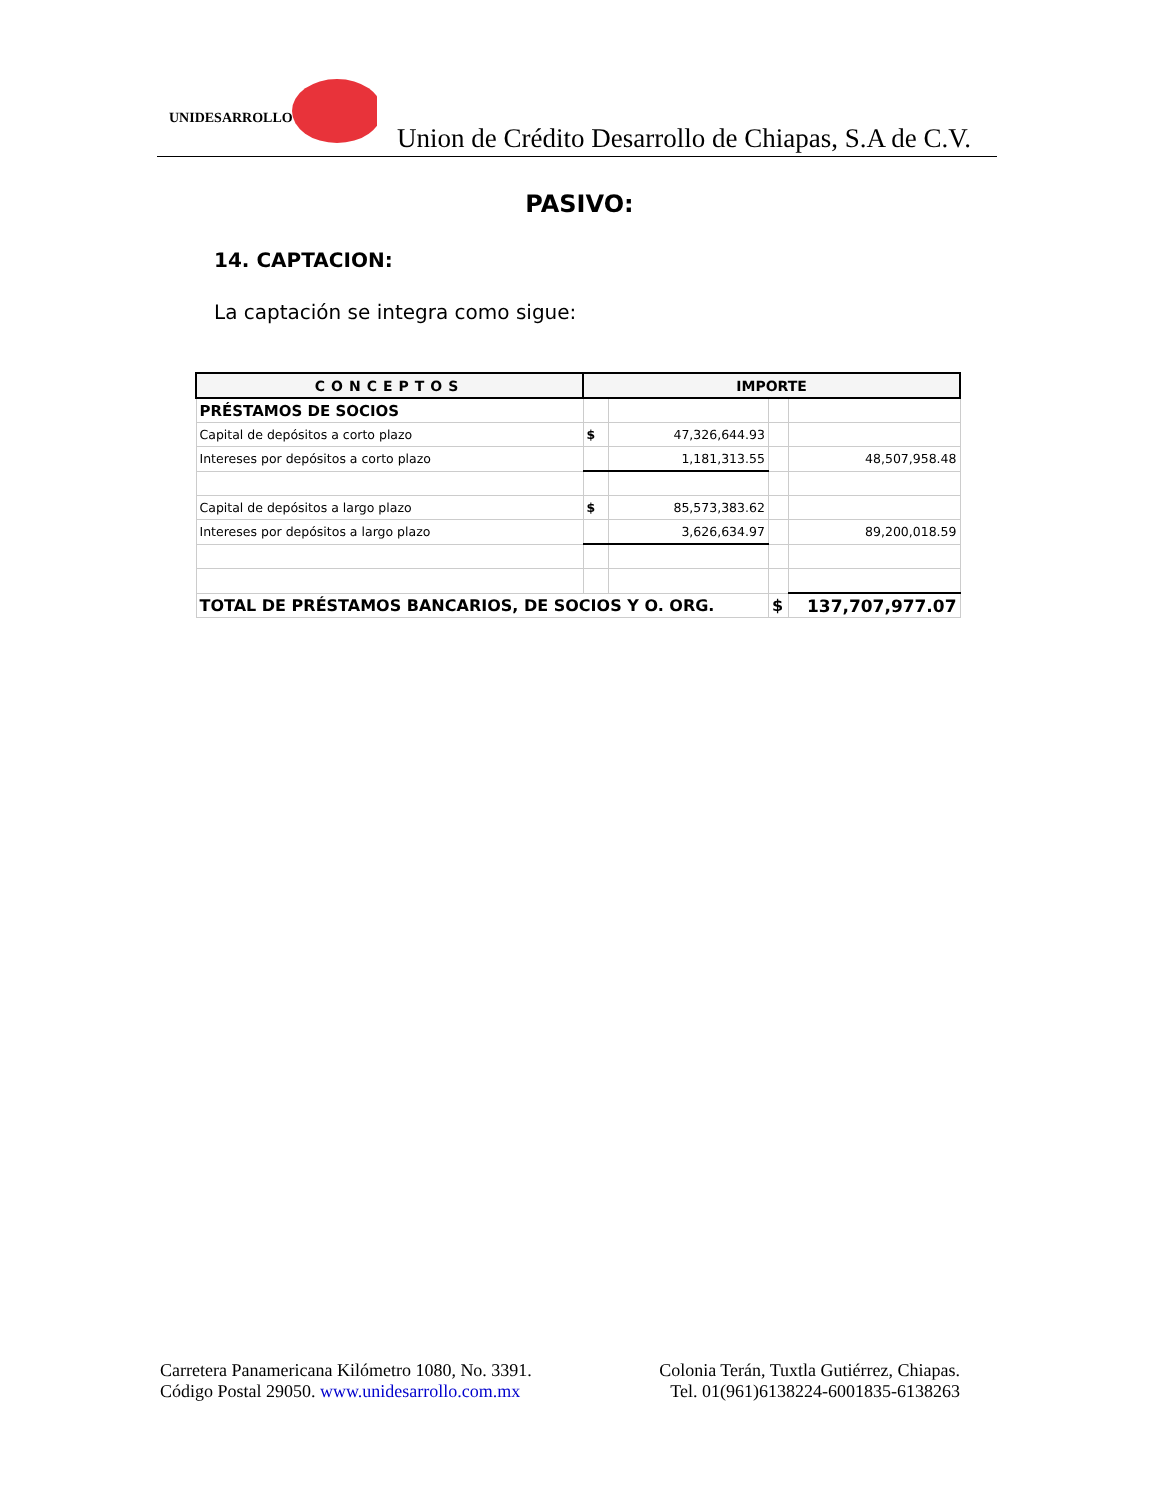UNIDESARROLLO
Union de Crédito Desarrollo de Chiapas, S.A de C.V.
PASIVO:
14. CAPTACION:
La captación se integra como sigue:
| CONCEPTOS | IMPORTE | | | |
| --- | --- | --- | --- | --- |
| PRÉSTAMOS DE SOCIOS | | | | |
| Capital de depósitos a corto plazo | $ | 47,326,644.93 | | |
| Intereses por depósitos a corto plazo | | 1,181,313.55 | | 48,507,958.48 |
| Capital de depósitos a largo plazo | $ | 85,573,383.62 | | |
| Intereses por depósitos a largo plazo | | 3,626,634.97 | | 89,200,018.59 |
| TOTAL DE PRÉSTAMOS BANCARIOS, DE SOCIOS Y O. ORG. | | | $ | 137,707,977.07 |
Carretera Panamericana Kilómetro 1080, No. 3391.
Código Postal 29050. www.unidesarrollo.com.mx
Colonia Terán, Tuxtla Gutiérrez, Chiapas.
Tel. 01(961)6138224-6001835-6138263